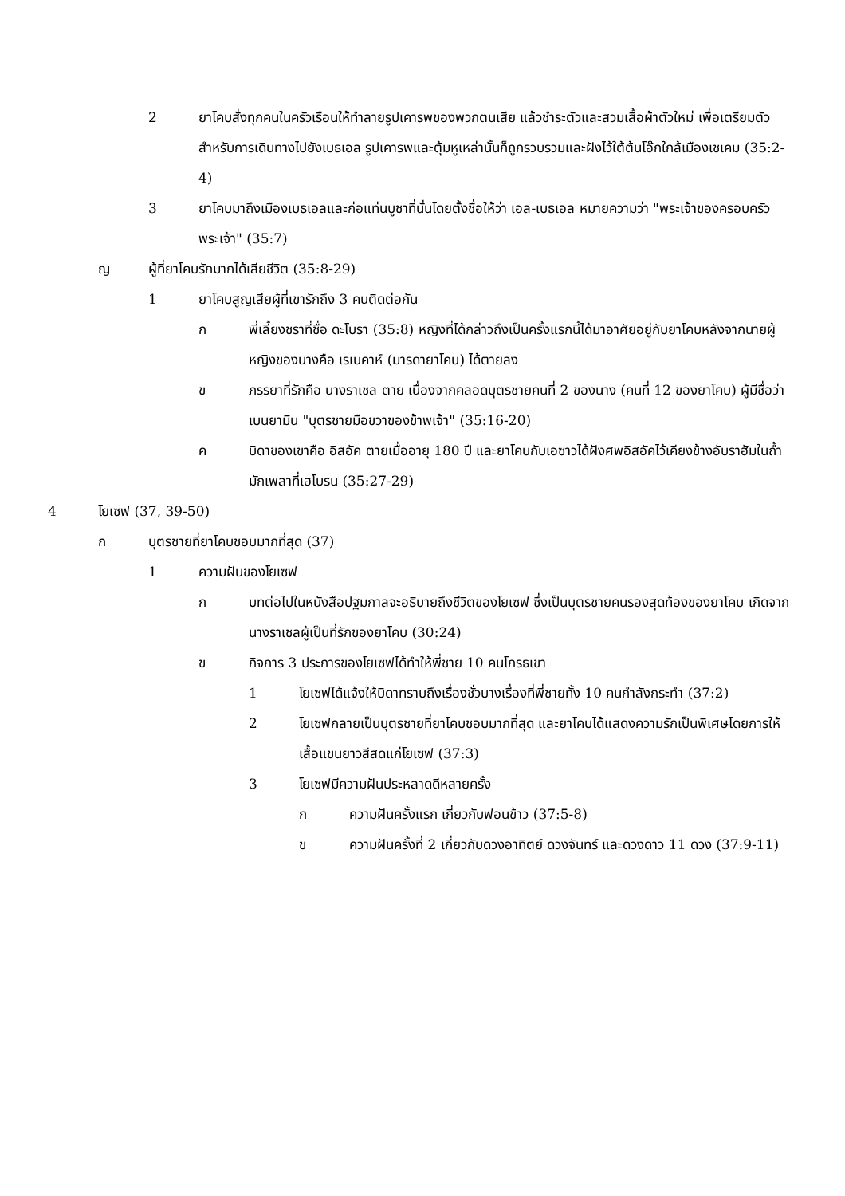2 ยาโคบสั่งทุกคนในครัวเรือนให้ทำลายรูปเคารพของพวกตนเสีย แล้วชำระตัวและสวมเสื้อผ้าตัวใหม่ เพื่อเตรียมตัวสำหรับการเดินทางไปยังเบธเอล รูปเคารพและตุ้มหูเหล่านั้นก็ถูกรวบรวมและฝังไว้ใต้ต้นโอ๊กใกล้เมืองเชเคม (35:2-4)
3 ยาโคบมาถึงเมืองเบธเอลและก่อแท่นบูชาที่นั่นโดยตั้งชื่อให้ว่า เอล-เบธเอล หมายความว่า "พระเจ้าของครอบครัวพระเจ้า" (35:7)
ญ ผู้ที่ยาโคบรักมากได้เสียชีวิต (35:8-29)
1 ยาโคบสูญเสียผู้ที่เขารักถึง 3 คนติดต่อกัน
ก พี่เลี้ยงชราที่ชื่อ ดะโบรา (35:8) หญิงที่ได้กล่าวถึงเป็นครั้งแรกนี้ได้มาอาศัยอยู่กับยาโคบหลังจากนายผู้หญิงของนางคือ เรเบคาห์ (มารดายาโคบ) ได้ตายลง
ข ภรรยาที่รักคือ นางราเชล ตาย เนื่องจากคลอดบุตรชายคนที่ 2 ของนาง (คนที่ 12 ของยาโคบ) ผู้มีชื่อว่า เบนยามิน "บุตรชายมือขวาของข้าพเจ้า" (35:16-20)
ค บิดาของเขาคือ อิสอัค ตายเมื่ออายุ 180 ปี และยาโคบกับเอซาวได้ฝังศพอิสอัคไว้เคียงข้างอับราฮัมในถ้ำมักเพลาที่เฮโบรน (35:27-29)
4 โยเซฟ (37, 39-50)
ก บุตรชายที่ยาโคบชอบมากที่สุด (37)
1 ความฝันของโยเซฟ
ก บทต่อไปในหนังสือปฐมกาลจะอธิบายถึงชีวิตของโยเซฟ ซึ่งเป็นบุตรชายคนรองสุดท้องของยาโคบ เกิดจากนางราเชลผู้เป็นที่รักของยาโคบ (30:24)
ข กิจการ 3 ประการของโยเซฟได้ทำให้พี่ชาย 10 คนโกรธเขา
1 โยเซฟได้แจ้งให้บิดาทราบถึงเรื่องชั่วบางเรื่องที่พี่ชายทั้ง 10 คนกำลังกระทำ (37:2)
2 โยเซฟกลายเป็นบุตรชายที่ยาโคบชอบมากที่สุด และยาโคบได้แสดงความรักเป็นพิเศษโดยการให้เสื้อแขนยาวสีสดแก่โยเซฟ (37:3)
3 โยเซฟมีความฝันประหลาดดีหลายครั้ง
ก ความฝันครั้งแรก เกี่ยวกับฟอนข้าว (37:5-8)
ข ความฝันครั้งที่ 2 เกี่ยวกับดวงอาทิตย์ ดวงจันทร์ และดวงดาว 11 ดวง (37:9-11)